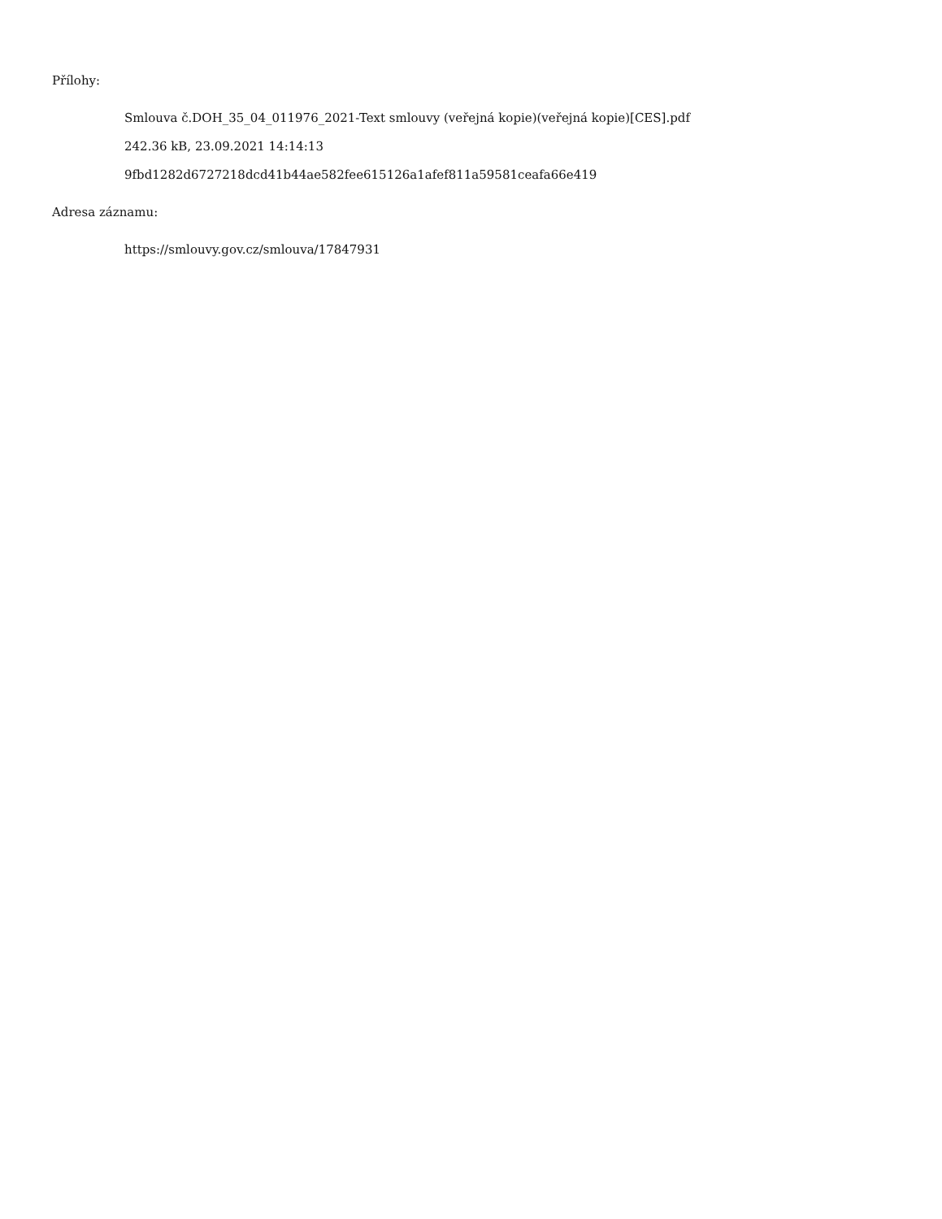Přílohy:
Smlouva č.DOH_35_04_011976_2021-Text smlouvy (veřejná kopie)(veřejná kopie)[CES].pdf
242.36 kB, 23.09.2021 14:14:13
9fbd1282d6727218dcd41b44ae582fee615126a1afef811a59581ceafa66e419
Adresa záznamu:
https://smlouvy.gov.cz/smlouva/17847931